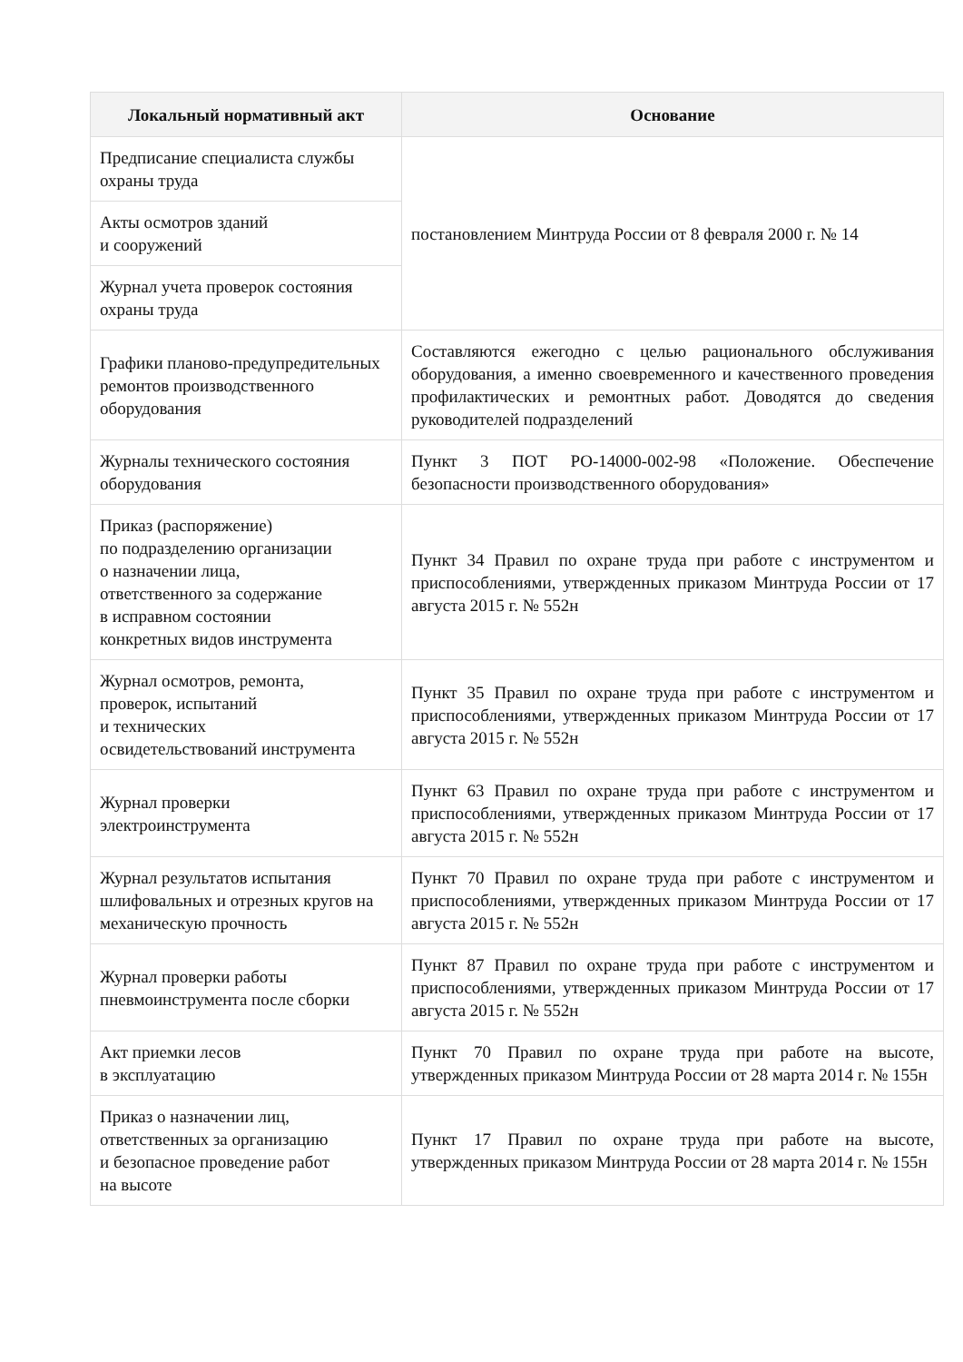| Локальный нормативный акт | Основание |
| --- | --- |
| Предписание специалиста службы охраны труда | постановлением Минтруда России от 8 февраля 2000 г. № 14 |
| Акты осмотров зданий и сооружений | |
| Журнал учета проверок состояния охраны труда | |
| Графики планово-предупредительных ремонтов производственного оборудования | Составляются ежегодно с целью рационального обслуживания оборудования, а именно своевременного и качественного проведения профилактических и ремонтных работ. Доводятся до сведения руководителей подразделений |
| Журналы технического состояния оборудования | Пункт 3 ПОТ РО-14000-002-98 «Положение. Обеспечение безопасности производственного оборудования» |
| Приказ (распоряжение) по подразделению организации о назначении лица, ответственного за содержание в исправном состоянии конкретных видов инструмента | Пункт 34 Правил по охране труда при работе с инструментом и приспособлениями, утвержденных приказом Минтруда России от 17 августа 2015 г. № 552н |
| Журнал осмотров, ремонта, проверок, испытаний и технических освидетельствований инструмента | Пункт 35 Правил по охране труда при работе с инструментом и приспособлениями, утвержденных приказом Минтруда России от 17 августа 2015 г. № 552н |
| Журнал проверки электроинструмента | Пункт 63 Правил по охране труда при работе с инструментом и приспособлениями, утвержденных приказом Минтруда России от 17 августа 2015 г. № 552н |
| Журнал результатов испытания шлифовальных и отрезных кругов на механическую прочность | Пункт 70 Правил по охране труда при работе с инструментом и приспособлениями, утвержденных приказом Минтруда России от 17 августа 2015 г. № 552н |
| Журнал проверки работы пневмоинструмента после сборки | Пункт 87 Правил по охране труда при работе с инструментом и приспособлениями, утвержденных приказом Минтруда России от 17 августа 2015 г. № 552н |
| Акт приемки лесов в эксплуатацию | Пункт 70 Правил по охране труда при работе на высоте, утвержденных приказом Минтруда России от 28 марта 2014 г. № 155н |
| Приказ о назначении лиц, ответственных за организацию и безопасное проведение работ на высоте | Пункт 17 Правил по охране труда при работе на высоте, утвержденных приказом Минтруда России от 28 марта 2014 г. № 155н |